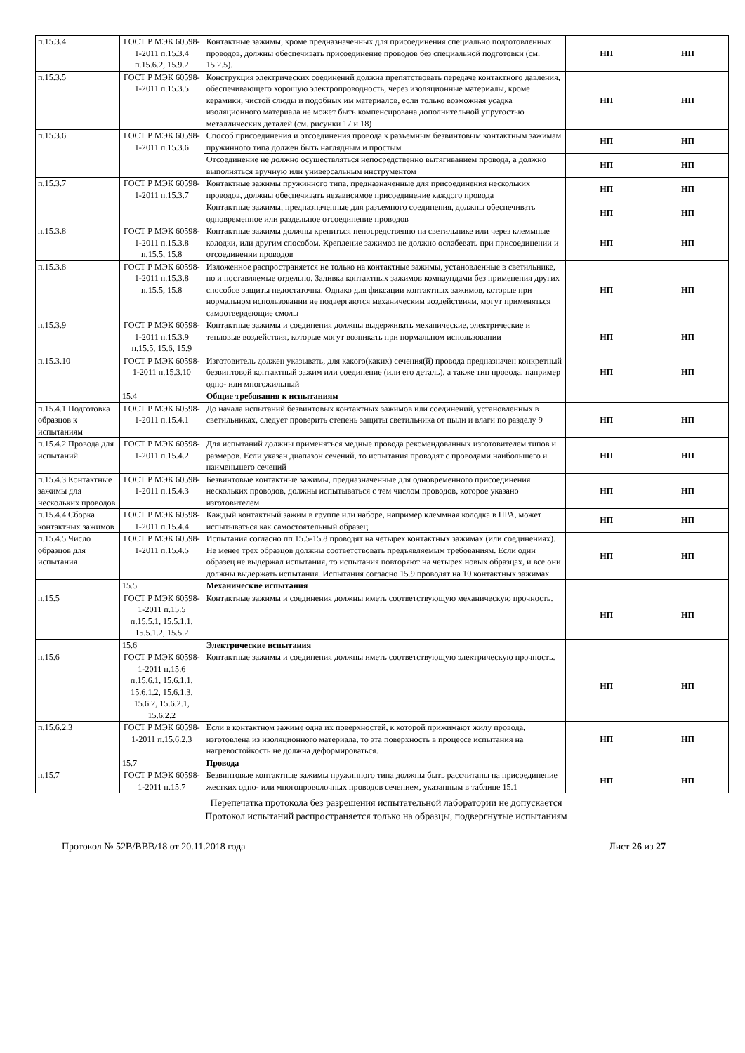| п.15.3.4 | ГОСТ Р МЭК 60598-1-2011 п.15.3.4 п.15.6.2, 15.9.2 | Контактные зажимы, кроме предназначенных для присоединения специально подготовленных проводов, должны обеспечивать присоединение проводов без специальной подготовки (см. 15.2.5). | НП | НП |
| п.15.3.5 | ГОСТ Р МЭК 60598-1-2011 п.15.3.5 | Конструкция электрических соединений должна препятствовать передаче контактного давления, обеспечивающего хорошую электропроводность, через изоляционные материалы, кроме керамики, чистой слюды и подобных им материалов, если только возможная усадка изоляционного материала не может быть компенсирована дополнительной упругостью металлических деталей (см. рисунки 17 и 18) | НП | НП |
| п.15.3.6 | ГОСТ Р МЭК 60598-1-2011 п.15.3.6 | Способ присоединения и отсоединения провода к разъемным безвинтовым контактным зажимам пружинного типа должен быть наглядным и простым | НП | НП |
| | | Отсоединение не должно осуществляться непосредственно вытягиванием провода, а должно выполняться вручную или универсальным инструментом | НП | НП |
| п.15.3.7 | ГОСТ Р МЭК 60598-1-2011 п.15.3.7 | Контактные зажимы пружинного типа, предназначенные для присоединения нескольких проводов, должны обеспечивать независимое присоединение каждого провода | НП | НП |
| | | Контактные зажимы, предназначенные для разъемного соединения, должны обеспечивать одновременное или раздельное отсоединение проводов | НП | НП |
| п.15.3.8 | ГОСТ Р МЭК 60598-1-2011 п.15.3.8 п.15.5, 15.8 | Контактные зажимы должны крепиться непосредственно на светильнике или через клеммные колодки, или другим способом. Крепление зажимов не должно ослабевать при присоединении и отсоединении проводов | НП | НП |
| п.15.3.8 | ГОСТ Р МЭК 60598-1-2011 п.15.3.8 п.15.5, 15.8 | Изложенное распространяется не только на контактные зажимы, установленные в светильнике, но и поставляемые отдельно. Заливка контактных зажимов компаундами без применения других способов защиты недостаточна. Однако для фиксации контактных зажимов, которые при нормальном использовании не подвергаются механическим воздействиям, могут применяться самоотвердеющие смолы | НП | НП |
| п.15.3.9 | ГОСТ Р МЭК 60598-1-2011 п.15.3.9 п.15.5, 15.6, 15.9 | Контактные зажимы и соединения должны выдерживать механические, электрические и тепловые воздействия, которые могут возникать при нормальном использовании | НП | НП |
| п.15.3.10 | ГОСТ Р МЭК 60598-1-2011 п.15.3.10 | Изготовитель должен указывать, для какого(каких) сечения(й) провода предназначен конкретный безвинтовой контактный зажим или соединение (или его деталь), а также тип провода, например одно- или многожильный | НП | НП |
| | 15.4 | Общие требования к испытаниям | | |
| п.15.4.1 Подготовка образцов к испытаниям | ГОСТ Р МЭК 60598-1-2011 п.15.4.1 | До начала испытаний безвинтовых контактных зажимов или соединений, установленных в светильниках, следует проверить степень защиты светильника от пыли и влаги по разделу 9 | НП | НП |
| п.15.4.2 Провода для испытаний | ГОСТ Р МЭК 60598-1-2011 п.15.4.2 | Для испытаний должны применяться медные провода рекомендованных изготовителем типов и размеров. Если указан диапазон сечений, то испытания проводят с проводами наибольшего и наименьшего сечений | НП | НП |
| п.15.4.3 Контактные зажимы для нескольких проводов | ГОСТ Р МЭК 60598-1-2011 п.15.4.3 | Безвинтовые контактные зажимы, предназначенные для одновременного присоединения нескольких проводов, должны испытываться с тем числом проводов, которое указано изготовителем | НП | НП |
| п.15.4.4 Сборка контактных зажимов | ГОСТ Р МЭК 60598-1-2011 п.15.4.4 | Каждый контактный зажим в группе или наборе, например клеммная колодка в ПРА, может испытываться как самостоятельный образец | НП | НП |
| п.15.4.5 Число образцов для испытания | ГОСТ Р МЭК 60598-1-2011 п.15.4.5 | Испытания согласно пп.15.5-15.8 проводят на четырех контактных зажимах (или соединениях). Не менее трех образцов должны соответствовать предъявляемым требованиям. Если один образец не выдержал испытания, то испытания повторяют на четырех новых образцах, и все они должны выдержать испытания. Испытания согласно 15.9 проводят на 10 контактных зажимах | НП | НП |
| | 15.5 | Механические испытания | | |
| п.15.5 | ГОСТ Р МЭК 60598-1-2011 п.15.5 п.15.5.1, 15.5.1.1, 15.5.1.2, 15.5.2 | Контактные зажимы и соединения должны иметь соответствующую механическую прочность. | НП | НП |
| | 15.6 | Электрические испытания | | |
| п.15.6 | ГОСТ Р МЭК 60598-1-2011 п.15.6 п.15.6.1, 15.6.1.1, 15.6.1.2, 15.6.1.3, 15.6.2, 15.6.2.1, 15.6.2.2 | Контактные зажимы и соединения должны иметь соответствующую электрическую прочность. | НП | НП |
| п.15.6.2.3 | ГОСТ Р МЭК 60598-1-2011 п.15.6.2.3 | Если в контактном зажиме одна их поверхностей, к которой прижимают жилу провода, изготовлена из изоляционного материала, то эта поверхность в процессе испытания на нагревостойкость не должна деформироваться. | НП | НП |
| | 15.7 | Провода | | |
| п.15.7 | ГОСТ Р МЭК 60598-1-2011 п.15.7 | Безвинтовые контактные зажимы пружинного типа должны быть рассчитаны на присоединение жестких одно- или многопроволочных проводов сечением, указанным в таблице 15.1 | НП | НП |
Перепечатка протокола без разрешения испытательной лаборатории не допускается
Протокол испытаний распространяется только на образцы, подвергнутые испытаниям
Протокол № 52В/ВВВ/18 от 20.11.2018 года Лист 26 из 27